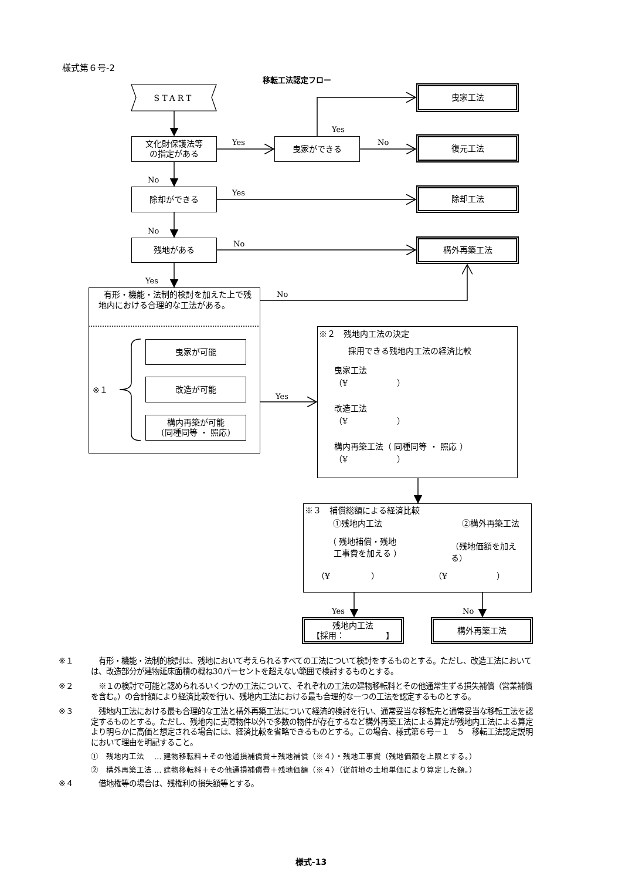様式第６号-2
移転工法認定フロー
START
曳家工法
Yes
文化財保護法等
の指定がある
Yes
曳家ができる
No
復元工法
No
除却ができる
Yes
除却工法
No
残地がある
No
構外再築工法
Yes
有形・機能・法制的検討を加えた上で残地内における合理的な工法がある。
No
※２　残地内工法の決定
採用できる残地内工法の経済比較
曳家工法
（¥　　　　　　）
改造工法
（¥　　　　　　）
構内再築工法（ 同種同等 ・ 照応 ）
（¥　　　　　　）
曳家が可能
※１
改造が可能
Yes
構内再築が可能
(同種同等 ・ 照応)
※３　補償総額による経済比較
①残地内工法 ②構外再築工法
（ 残地補償・残地
工事費を加える ）
（残地価額を加える）
（¥　　　　　） （¥　　　　　　）
Yes
No
残地内工法
【採用：　　　　　】
構外再築工法
※１ 有形・機能・法制的検討は、残地において考えられるすべての工法について検討をするものとする。ただし、改造工法においては、改造部分が建物延床面積の概ね30パーセントを超えない範囲で検討するものとする。
※２ ※１の検討で可能と認められるいくつかの工法について、それぞれの工法の建物移転料とその他通常生ずる損失補償（営業補償を含む。）の合計額により経済比較を行い、残地内工法における最も合理的な一つの工法を認定するものとする。
※３ 残地内工法における最も合理的な工法と構外再築工法について経済的検討を行い、通常妥当な移転先と通常妥当な移転工法を認定するものとする。ただし、残地内に支障物件以外で多数の物件が存在するなど構外再築工法による算定が残地内工法による算定より明らかに高価と想定される場合には、経済比較を省略できるものとする。この場合、様式第６号－１　５　移転工法認定説明において理由を明記すること。
①　残地内工法　 … 建物移転料＋その他通損補償費＋残地補償（※４）・残地工事費（残地価額を上限とする。）
②　構外再築工法 … 建物移転料＋その他通損補償費＋残地価額（※４）（従前地の土地単価により算定した額。）
※４ 借地権等の場合は、残権利の損失額等とする。
様式-13